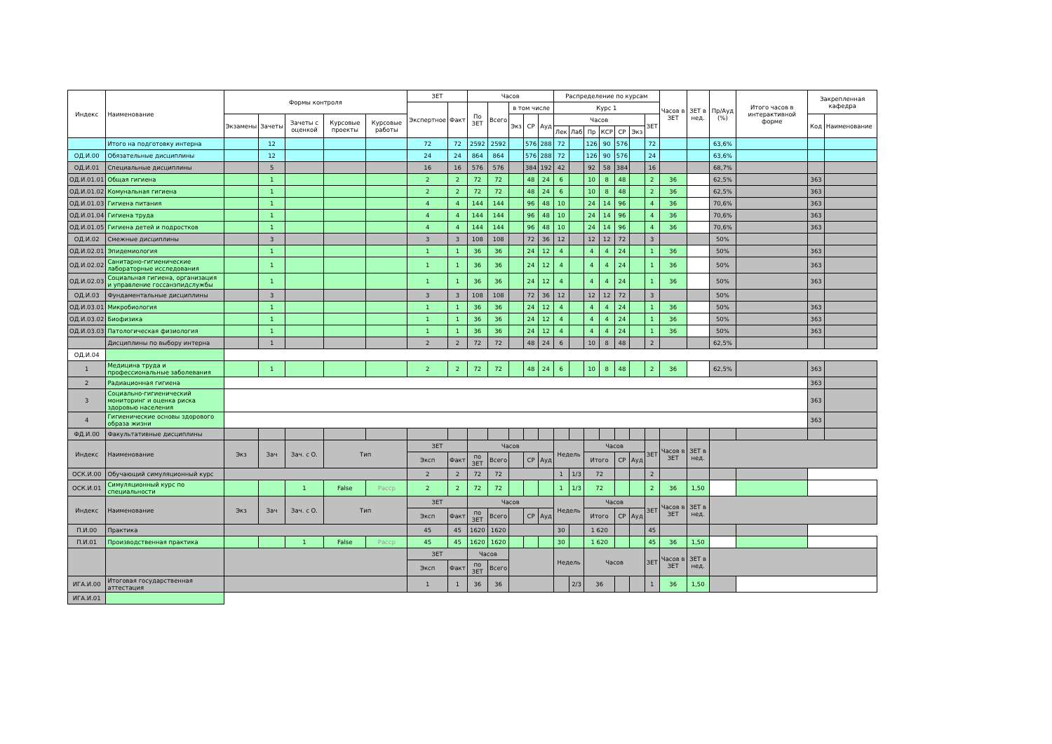| Индекс | Наименование | Формы контроля | | | | | ЗЕТ | | Часов | | | | | Распределение по курсам | | | | | | | Часов в ЗЕТ | ЗЕТ в нед. | Пр/Ауд (%) | Итого часов в интерактивной форме | Закрепленная кафедра | |
| --- | --- | --- | --- | --- | --- | --- | --- | --- | --- | --- | --- | --- | --- | --- | --- | --- | --- | --- | --- | --- | --- | --- | --- | --- | --- | --- |
| | | | | | | | Экспертное | Факт | По ЗЕТ | Всего | в том числе | | | Курс 1 | | | | | | | | | | | | |
| | | Экзамены | Зачеты | Зачеты с оценкой | Курсовые проекты | Курсовые работы | | | | | Экз | СР | Ауд | Часов | | | | | | ЗЕТ | | | | | Код | Наименование |
| | | | | | | | | | | | | | | Лек | Лаб | Пр | КСР | СР | Экз | | | | | | | |
| | Итого на подготовку интерна | | 12 | | | | 72 | 72 | 2592 | 2592 | | 576 | 288 | 72 | | 126 | 90 | 576 | | 72 | | | 63,6% | | | |
| ОД.И.00 | Обязательные дисциплины | | 12 | | | | 24 | 24 | 864 | 864 | | 576 | 288 | 72 | | 126 | 90 | 576 | | 24 | | | 63,6% | | | |
| ОД.И.01 | Специальные дисциплины | | 5 | | | | 16 | 16 | 576 | 576 | | 384 | 192 | 42 | | 92 | 58 | 384 | | 16 | | | 68,7% | | | |
| ОД.И.01.01 | Общая гигиена | | 1 | | | | 2 | 2 | 72 | 72 | | 48 | 24 | 6 | | 10 | 8 | 48 | | 2 | 36 | | 62,5% | | 363 | |
| ОД.И.01.02 | Комунальная гигиена | | 1 | | | | 2 | 2 | 72 | 72 | | 48 | 24 | 6 | | 10 | 8 | 48 | | 2 | 36 | | 62,5% | | 363 | |
| ОД.И.01.03 | Гигиена питания | | 1 | | | | 4 | 4 | 144 | 144 | | 96 | 48 | 10 | | 24 | 14 | 96 | | 4 | 36 | | 70,6% | | 363 | |
| ОД.И.01.04 | Гигиена труда | | 1 | | | | 4 | 4 | 144 | 144 | | 96 | 48 | 10 | | 24 | 14 | 96 | | 4 | 36 | | 70,6% | | 363 | |
| ОД.И.01.05 | Гигиена детей и подростков | | 1 | | | | 4 | 4 | 144 | 144 | | 96 | 48 | 10 | | 24 | 14 | 96 | | 4 | 36 | | 70,6% | | 363 | |
| ОД.И.02 | Смежные дисциплины | | 3 | | | | 3 | 3 | 108 | 108 | | 72 | 36 | 12 | | 12 | 12 | 72 | | 3 | | | 50% | | | |
| ОД.И.02.01 | Эпидемиология | | 1 | | | | 1 | 1 | 36 | 36 | | 24 | 12 | 4 | | 4 | 4 | 24 | | 1 | 36 | | 50% | | 363 | |
| ОД.И.02.02 | Санитарно-гигиенические лабораторные исследования | | 1 | | | | 1 | 1 | 36 | 36 | | 24 | 12 | 4 | | 4 | 4 | 24 | | 1 | 36 | | 50% | | 363 | |
| ОД.И.02.03 | Социальная гигиена, организация и управление госсанэпидслужбы | | 1 | | | | 1 | 1 | 36 | 36 | | 24 | 12 | 4 | | 4 | 4 | 24 | | 1 | 36 | | 50% | | 363 | |
| ОД.И.03 | Фундаментальные дисциплины | | 3 | | | | 3 | 3 | 108 | 108 | | 72 | 36 | 12 | | 12 | 12 | 72 | | 3 | | | 50% | | | |
| ОД.И.03.01 | Микробиология | | 1 | | | | 1 | 1 | 36 | 36 | | 24 | 12 | 4 | | 4 | 4 | 24 | | 1 | 36 | | 50% | | 363 | |
| ОД.И.03.02 | Биофизика | | 1 | | | | 1 | 1 | 36 | 36 | | 24 | 12 | 4 | | 4 | 4 | 24 | | 1 | 36 | | 50% | | 363 | |
| ОД.И.03.03 | Патологическая физиология | | 1 | | | | 1 | 1 | 36 | 36 | | 24 | 12 | 4 | | 4 | 4 | 24 | | 1 | 36 | | 50% | | 363 | |
| | Дисциплины по выбору интерна | | 1 | | | | 2 | 2 | 72 | 72 | | 48 | 24 | 6 | | 10 | 8 | 48 | | 2 | | | 62,5% | | | |
| ОД.И.04 | | | | | | | | | | | | | | | | | | | | | | | | | | |
| 1 | Медицина труда и профессиональные заболевания | | 1 | | | | 2 | 2 | 72 | 72 | | 48 | 24 | 6 | | 10 | 8 | 48 | | 2 | 36 | | 62,5% | | 363 | |
| 2 | Радиационная гигиена | | | | | | | | | | | | | | | | | | | | | | | | 363 | |
| 3 | Социально-гигиенический мониторинг и оценка риска здоровью населения | | | | | | | | | | | | | | | | | | | | | | | | 363 | |
| 4 | Гигиенические основы здорового образа жизни | | | | | | | | | | | | | | | | | | | | | | | | 363 | |
| ФД.И.00 | Факультативные дисциплины | | | | | | | | | | | | | | | | | | | | | | | | | |
| Индекс | Наименование | Экз | Зач | Зач. с О. | Тип | | ЗЕТ | | Часов | | | | | Недель | | Часов | | | | ЗЕТ | Часов в ЗЕТ | ЗЕТ в нед. | | | | |
| | | | | | | | Эксп | Факт | по ЗЕТ | Всего | | СР | Ауд | | | Итого | | СР | Ауд | | | | | | | |
| ОСК.И.00 | Обучающий симуляционный курс | | | | | | 2 | 2 | 72 | 72 | | | | 1 | 1/3 | 72 | | | | 2 | | | | | | |
| ОСК.И.01 | Симуляционный курс по специальности | | | 1 | False | Расср | 2 | 2 | 72 | 72 | | | | 1 | 1/3 | 72 | | | | 2 | 36 | 1,50 | | | | |
| Индекс | Наименование | Экз | Зач | Зач. с О. | Тип | | ЗЕТ | | Часов | | | | | Недель | | Часов | | | | ЗЕТ | Часов в ЗЕТ | ЗЕТ в нед. | | | | |
| | | | | | | | Эксп | Факт | по ЗЕТ | Всего | | СР | Ауд | | | Итого | | СР | Ауд | | | | | | | |
| П.И.00 | Практика | | | | | | 45 | 45 | 1620 | 1620 | | | | 30 | | 1 620 | | | | 45 | | | | | | |
| П.И.01 | Производственная практика | | | 1 | False | Расср | 45 | 45 | 1620 | 1620 | | | | 30 | | 1 620 | | | | 45 | 36 | 1,50 | | | | |
| | | | | | | | ЗЕТ | | Часов | | | | | Недель | | Часов | | | | ЗЕТ | Часов в ЗЕТ | ЗЕТ в нед. | | | | |
| | | | | | | | Эксп | Факт | по ЗЕТ | Всего | | | | | | | | | | | | | | | | |
| ИГА.И.00 | Итоговая государственная аттестация | | | | | | 1 | 1 | 36 | 36 | | | | | 2/3 | 36 | | | | 1 | 36 | 1,50 | | | | |
| ИГА.И.01 | | | | | | | | | | | | | | | | | | | | | | | | | | |